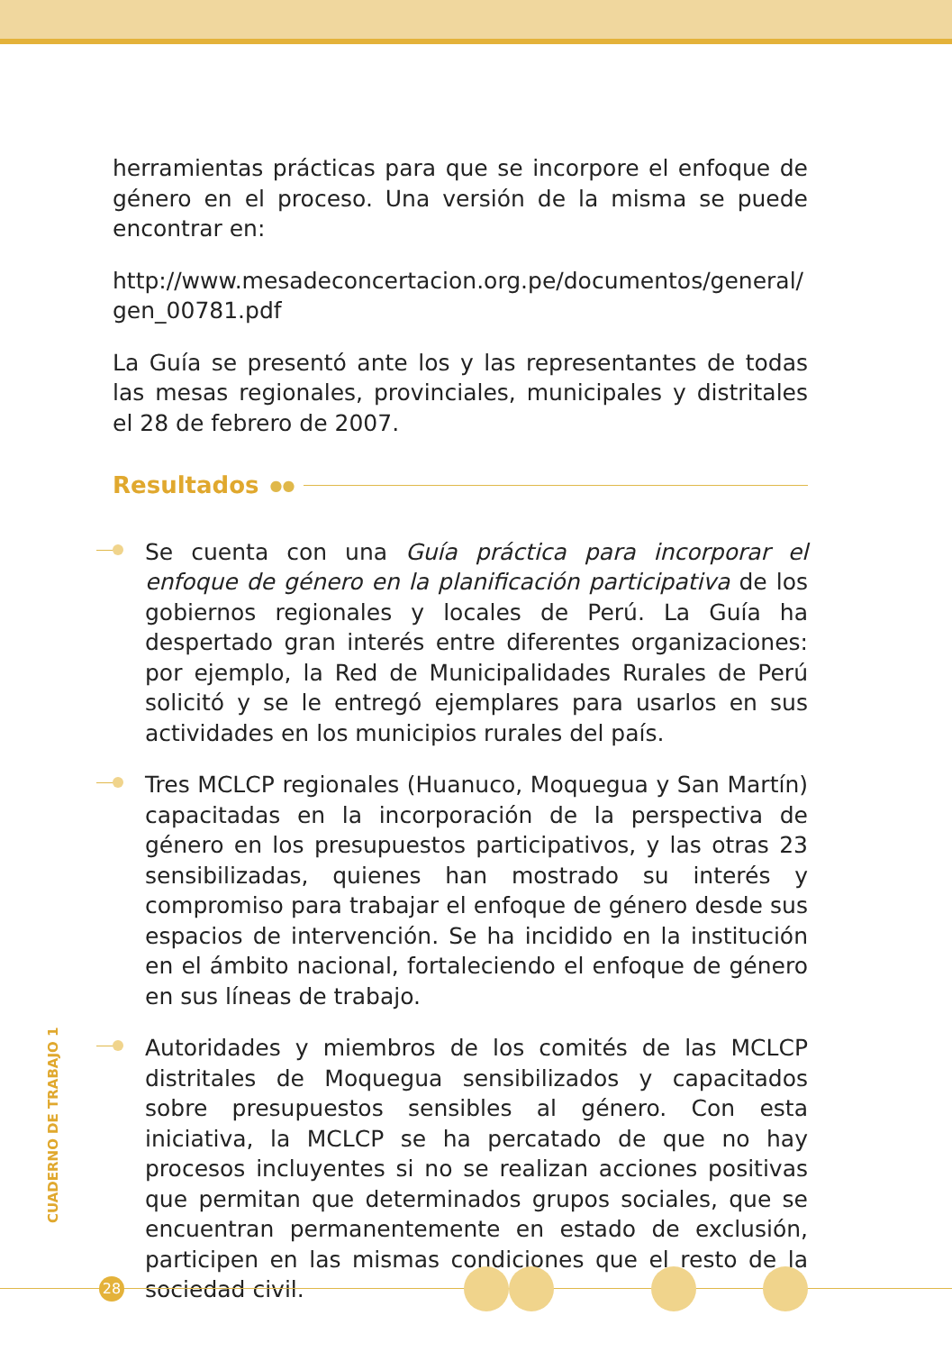herramientas prácticas para que se incorpore el enfoque de género en el proceso. Una versión de la misma se puede encontrar en:
http://www.mesadeconcertacion.org.pe/documentos/general/ gen_00781.pdf
La Guía se presentó ante los y las representantes de todas las mesas regionales, provinciales, municipales y distritales el 28 de febrero de 2007.
Resultados ●●
Se cuenta con una Guía práctica para incorporar el enfoque de género en la planificación participativa de los gobiernos regionales y locales de Perú. La Guía ha despertado gran interés entre diferentes organizaciones: por ejemplo, la Red de Municipalidades Rurales de Perú solicitó y se le entregó ejemplares para usarlos en sus actividades en los municipios rurales del país.
Tres MCLCP regionales (Huanuco, Moquegua y San Martín) capacitadas en la incorporación de la perspectiva de género en los presupuestos participativos, y las otras 23 sensibilizadas, quienes han mostrado su interés y compromiso para trabajar el enfoque de género desde sus espacios de intervención. Se ha incidido en la institución en el ámbito nacional, fortaleciendo el enfoque de género en sus líneas de trabajo.
Autoridades y miembros de los comités de las MCLCP distritales de Moquegua sensibilizados y capacitados sobre presupuestos sensibles al género. Con esta iniciativa, la MCLCP se ha percatado de que no hay procesos incluyentes si no se realizan acciones positivas que permitan que determinados grupos sociales, que se encuentran permanentemente en estado de exclusión, participen en las mismas condiciones que el resto de la sociedad civil.
CUADERNO DE TRABAJO 1
28